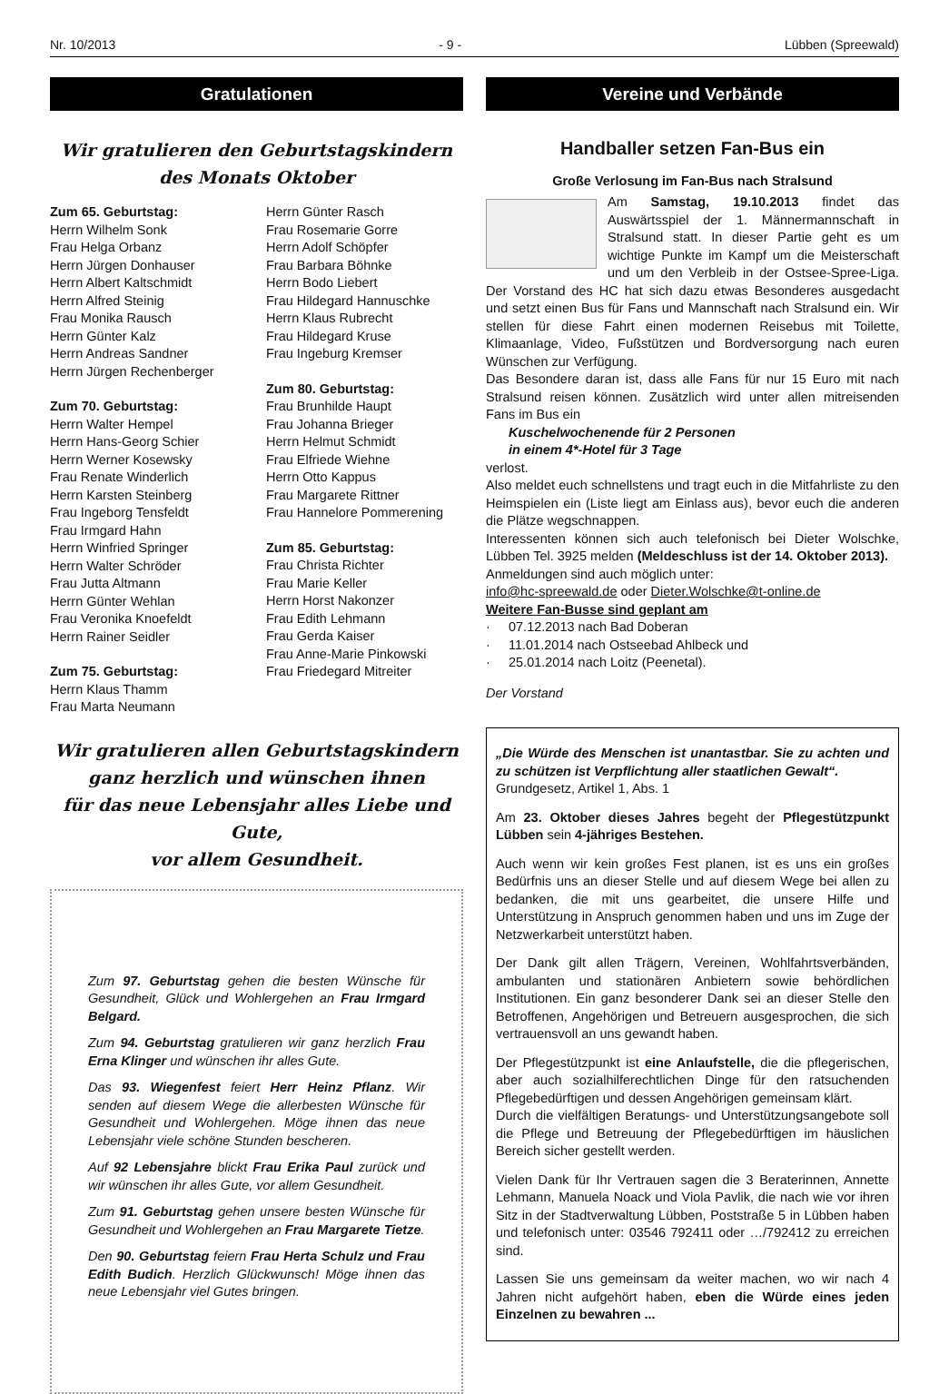Nr. 10/2013 - 9 - Lübben (Spreewald)
Gratulationen
Wir gratulieren den Geburtstagskindern
des Monats Oktober
Zum 65. Geburtstag:
Herrn Wilhelm Sonk
Frau Helga Orbanz
Herrn Jürgen Donhauser
Herrn Albert Kaltschmidt
Herrn Alfred Steinig
Frau Monika Rausch
Herrn Günter Kalz
Herrn Andreas Sandner
Herrn Jürgen Rechenberger
Zum 70. Geburtstag:
Herrn Walter Hempel
Herrn Hans-Georg Schier
Herrn Werner Kosewsky
Frau Renate Winderlich
Herrn Karsten Steinberg
Frau Ingeborg Tensfeldt
Frau Irmgard Hahn
Herrn Winfried Springer
Herrn Walter Schröder
Frau Jutta Altmann
Herrn Günter Wehlan
Frau Veronika Knoefeldt
Herrn Rainer Seidler
Zum 75. Geburtstag:
Herrn Klaus Thamm
Frau Marta Neumann
Herrn Günter Rasch
Frau Rosemarie Gorre
Herrn Adolf Schöpfer
Frau Barbara Böhnke
Herrn Bodo Liebert
Frau Hildegard Hannuschke
Herrn Klaus Rubrecht
Frau Hildegard Kruse
Frau Ingeburg Kremser
Zum 80. Geburtstag:
Frau Brunhilde Haupt
Frau Johanna Brieger
Herrn Helmut Schmidt
Frau Elfriede Wiehne
Herrn Otto Kappus
Frau Margarete Rittner
Frau Hannelore Pommerening
Zum 85. Geburtstag:
Frau Christa Richter
Frau Marie Keller
Herrn Horst Nakonzer
Frau Edith Lehmann
Frau Gerda Kaiser
Frau Anne-Marie Pinkowski
Frau Friedegard Mitreiter
Wir gratulieren allen Geburtstagskindern
ganz herzlich und wünschen ihnen
für das neue Lebensjahr alles Liebe und Gute,
vor allem Gesundheit.
Zum 97. Geburtstag gehen die besten Wünsche für Gesundheit, Glück und Wohlergehen an Frau Irmgard Belgard.
Zum 94. Geburtstag gratulieren wir ganz herzlich Frau Erna Klinger und wünschen ihr alles Gute.
Das 93. Wiegenfest feiert Herr Heinz Pflanz. Wir senden auf diesem Wege die allerbesten Wünsche für Gesundheit und Wohlergehen. Möge ihnen das neue Lebensjahr viele schöne Stunden bescheren.
Auf 92 Lebensjahre blickt Frau Erika Paul zurück und wir wünschen ihr alles Gute, vor allem Gesundheit.
Zum 91. Geburtstag gehen unsere besten Wünsche für Gesundheit und Wohlergehen an Frau Margarete Tietze.
Den 90. Geburtstag feiern Frau Herta Schulz und Frau Edith Budich. Herzlich Glückwunsch! Möge ihnen das neue Lebensjahr viel Gutes bringen.
Vereine und Verbände
Handballer setzen Fan-Bus ein
Große Verlosung im Fan-Bus nach Stralsund
Am Samstag, 19.10.2013 findet das Auswärtsspiel der 1. Männermannschaft in Stralsund statt. In dieser Partie geht es um wichtige Punkte im Kampf um die Meisterschaft und um den Verbleib in der Ostsee-Spree-Liga. Der Vorstand des HC hat sich dazu etwas Besonderes ausgedacht und setzt einen Bus für Fans und Mannschaft nach Stralsund ein. Wir stellen für diese Fahrt einen modernen Reisebus mit Toilette, Klimaanlage, Video, Fußstützen und Bordversorgung nach euren Wünschen zur Verfügung.
Das Besondere daran ist, dass alle Fans für nur 15 Euro mit nach Stralsund reisen können. Zusätzlich wird unter allen mitreisenden Fans im Bus ein
Kuschelwochenende für 2 Personen
in einem 4*-Hotel für 3 Tage
verlost.
Also meldet euch schnellstens und tragt euch in die Mitfahrliste zu den Heimspielen ein (Liste liegt am Einlass aus), bevor euch die anderen die Plätze wegschnappen.
Interessenten können sich auch telefonisch bei Dieter Wolschke, Lübben Tel. 3925 melden (Meldeschluss ist der 14. Oktober 2013).
Anmeldungen sind auch möglich unter:
info@hc-spreewald.de oder Dieter.Wolschke@t-online.de
Weitere Fan-Busse sind geplant am
· 07.12.2013 nach Bad Doberan
· 11.01.2014 nach Ostseebad Ahlbeck und
· 25.01.2014 nach Loitz (Peenetal).
Der Vorstand
„Die Würde des Menschen ist unantastbar. Sie zu achten und zu schützen ist Verpflichtung aller staatlichen Gewalt“.
Grundgesetz, Artikel 1, Abs. 1
Am 23. Oktober dieses Jahres begeht der Pflegestützpunkt Lübben sein 4-jähriges Bestehen.
Auch wenn wir kein großes Fest planen, ist es uns ein großes Bedürfnis uns an dieser Stelle und auf diesem Wege bei allen zu bedanken, die mit uns gearbeitet, die unsere Hilfe und Unterstützung in Anspruch genommen haben und uns im Zuge der Netzwerkarbeit unterstützt haben.
Der Dank gilt allen Trägern, Vereinen, Wohlfahrtsverbänden, ambulanten und stationären Anbietern sowie behördlichen Institutionen. Ein ganz besonderer Dank sei an dieser Stelle den Betroffenen, Angehörigen und Betreuern ausgesprochen, die sich vertrauensvoll an uns gewandt haben.
Der Pflegestützpunkt ist eine Anlaufstelle, die die pflegerischen, aber auch sozialhilferechtlichen Dinge für den ratsuchenden Pflegebedürftigen und dessen Angehörigen gemeinsam klärt.
Durch die vielfältigen Beratungs- und Unterstützungsangebote soll die Pflege und Betreuung der Pflegebedürftigen im häuslichen Bereich sicher gestellt werden.
Vielen Dank für Ihr Vertrauen sagen die 3 Beraterinnen, Annette Lehmann, Manuela Noack und Viola Pavlik, die nach wie vor ihren Sitz in der Stadtverwaltung Lübben, Poststraße 5 in Lübben haben und telefonisch unter: 03546 792411 oder …/792412 zu erreichen sind.
Lassen Sie uns gemeinsam da weiter machen, wo wir nach 4 Jahren nicht aufgehört haben, eben die Würde eines jeden Einzelnen zu bewahren ...